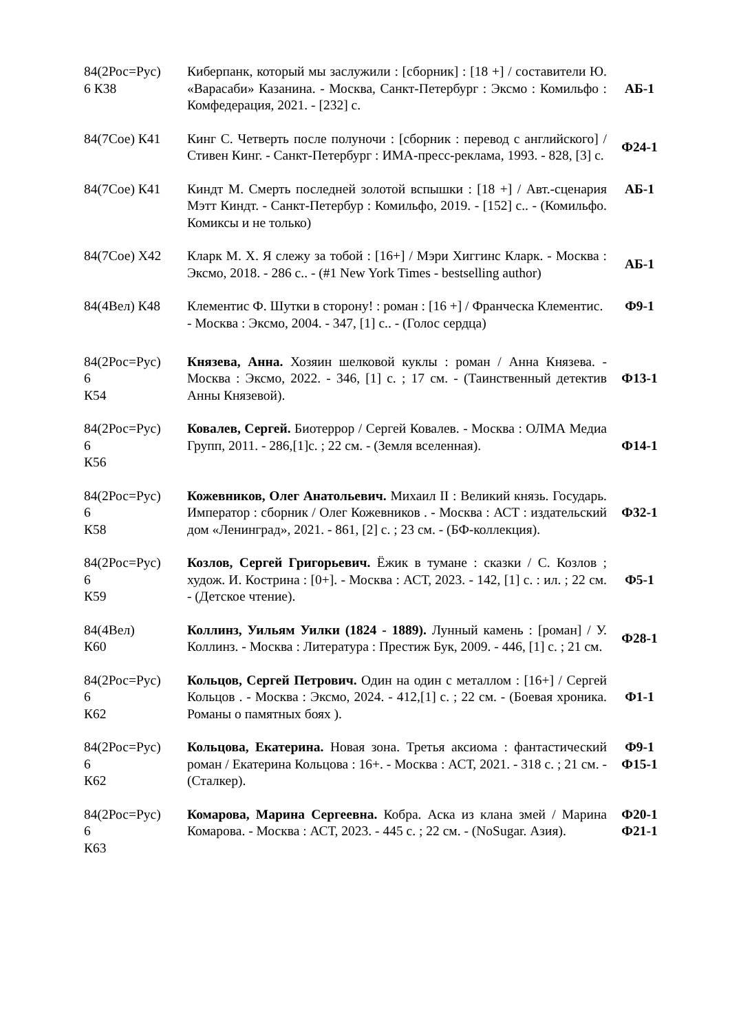| 84(2Рос=Рус) 6 К38 | Киберпанк, который мы заслужили : [сборник] : [18 +] / составители Ю. «Варасаби» Казанина. - Москва, Санкт-Петербург : Эксмо : Комильфо : Комфедерация, 2021. - [232] с. | АБ-1 |
| 84(7Сое) К41 | Кинг С. Четверть после полуночи : [сборник : перевод с английского] / Стивен Кинг. - Санкт-Петербург : ИМА-пресс-реклама, 1993. - 828, [3] с. | Ф24-1 |
| 84(7Сое) К41 | Киндт М. Смерть последней золотой вспышки : [18 +] / Авт.-сценария Мэтт Киндт. - Санкт-Петербур : Комильфо, 2019. - [152] с.. - (Комильфо. Комиксы и не только) | АБ-1 |
| 84(7Сое) Х42 | Кларк М. Х. Я слежу за тобой : [16+] / Мэри Хиггинс Кларк. - Москва : Эксмо, 2018. - 286 с.. - (#1 New York Times - bestselling author) | АБ-1 |
| 84(4Вел) К48 | Клементис Ф. Шутки в сторону! : роман : [16 +] / Франческа Клементис. - Москва : Эксмо, 2004. - 347, [1] с.. - (Голос сердца) | Ф9-1 |
| 84(2Рос=Рус) 6 К54 | Князева, Анна. Хозяин шелковой куклы : роман / Анна Князева. - Москва : Эксмо, 2022. - 346, [1] с. ; 17 см. - (Таинственный детектив Анны Князевой). | Ф13-1 |
| 84(2Рос=Рус) 6 К56 | Ковалев, Сергей. Биотеррор / Сергей Ковалев. - Москва : ОЛМА Медиа Групп, 2011. - 286,[1]с. ; 22 см. - (Земля вселенная). | Ф14-1 |
| 84(2Рос=Рус) 6 К58 | Кожевников, Олег Анатольевич. Михаил II : Великий князь. Государь. Император : сборник / Олег Кожевников . - Москва : АСТ : издательский дом «Ленинград», 2021. - 861, [2] с. ; 23 см. - (БФ-коллекция). | Ф32-1 |
| 84(2Рос=Рус) 6 К59 | Козлов, Сергей Григорьевич. Ёжик в тумане : сказки / С. Козлов ; худож. И. Кострина : [0+]. - Москва : АСТ, 2023. - 142, [1] с. : ил. ; 22 см. - (Детское чтение). | Ф5-1 |
| 84(4Вел) К60 | Коллинз, Уильям Уилки (1824 - 1889). Лунный камень : [роман] / У. Коллинз. - Москва : Литература : Престиж Бук, 2009. - 446, [1] с. ; 21 см. | Ф28-1 |
| 84(2Рос=Рус) 6 К62 | Кольцов, Сергей Петрович. Один на один с металлом : [16+] / Сергей Кольцов . - Москва : Эксмо, 2024. - 412,[1] с. ; 22 см. - (Боевая хроника. Романы о памятных боях ). | Ф1-1 |
| 84(2Рос=Рус) 6 К62 | Кольцова, Екатерина. Новая зона. Третья аксиома : фантастический роман / Екатерина Кольцова : 16+. - Москва : АСТ, 2021. - 318 с. ; 21 см. - (Сталкер). | Ф9-1 Ф15-1 |
| 84(2Рос=Рус) 6 К63 | Комарова, Марина Сергеевна. Кобра. Аска из клана змей / Марина Комарова. - Москва : АСТ, 2023. - 445 с. ; 22 см. - (NoSugar. Азия). | Ф20-1 Ф21-1 |